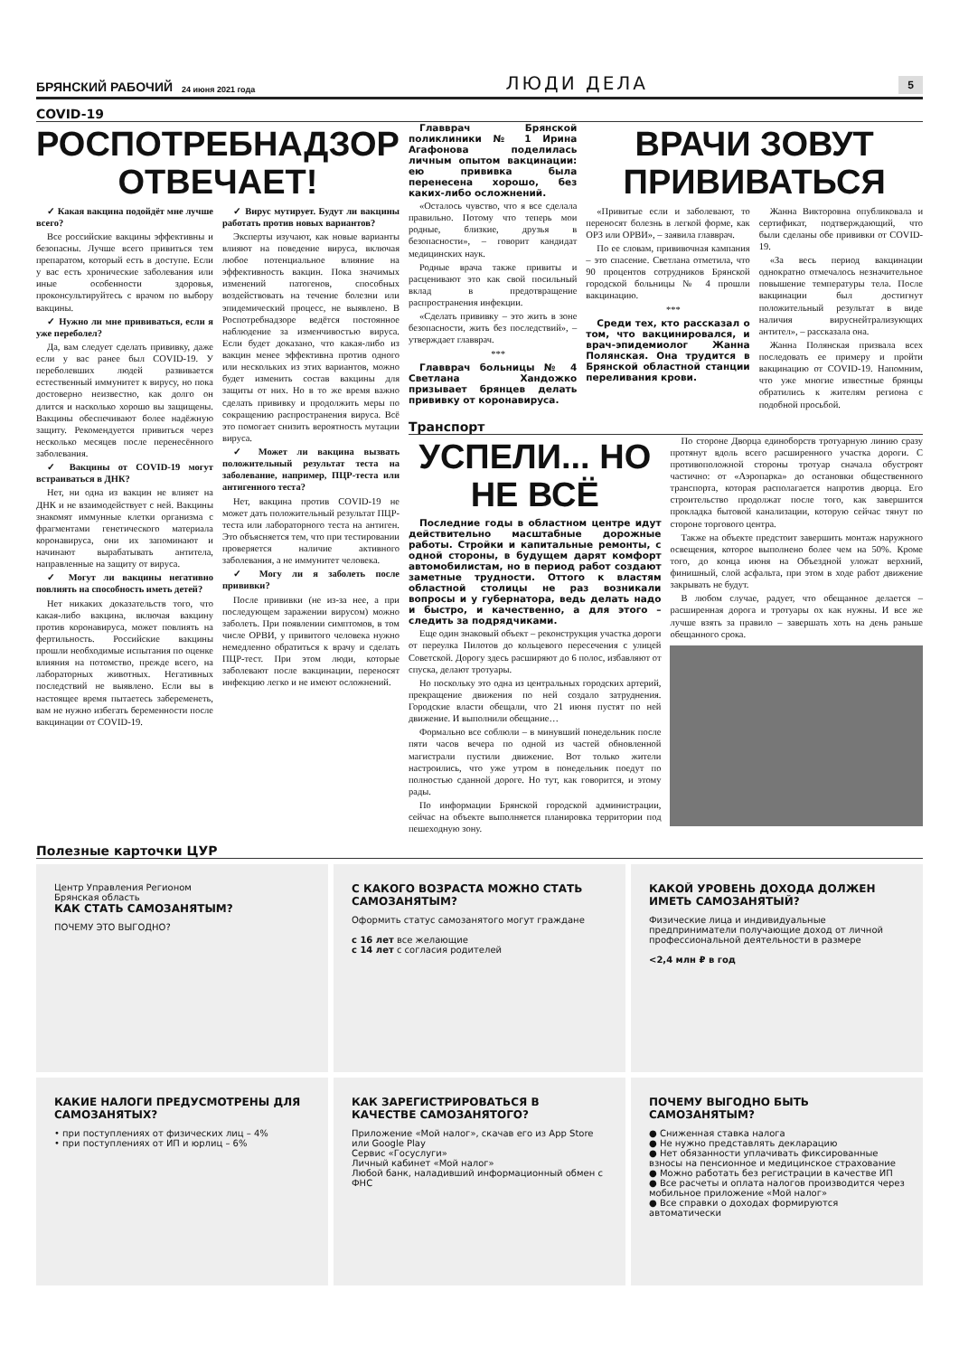БРЯНСКИЙ РАБОЧИЙ 24 июня 2021 года ЛЮДИ ДЕЛА 5
COVID-19
РОСПОТРЕБНАДЗОР ОТВЕЧАЕТ!
✓ Какая вакцина подойдёт мне лучше всего?
Все российские вакцины эффективны и безопасны. Лучше всего привиться тем препаратом, который есть в доступе. Если у вас есть хронические заболевания или иные особенности здоровья, проконсультируйтесь с врачом по выбору вакцины.
✓ Нужно ли мне прививаться, если я уже переболел?
Да, вам следует сделать прививку, даже если у вас ранее был COVID-19. У переболевших людей развивается естественный иммунитет к вирусу, но пока достоверно неизвестно, как долго он длится и насколько хорошо вы защищены. Вакцины обеспечивают более надёжную защиту. Рекомендуется привиться через несколько месяцев после перенесённого заболевания.
✓ Вакцины от COVID-19 могут встраиваться в ДНК?
Нет, ни одна из вакцин не влияет на ДНК и не взаимодействует с ней. Вакцины знакомят иммунные клетки организма с фрагментами генетического материала коронавируса, они их запоминают и начинают вырабатывать антитела, направленные на защиту от вируса.
✓ Могут ли вакцины негативно повлиять на способность иметь детей?
Нет никаких доказательств того, что какая-либо вакцина, включая вакцину против коронавируса, может повлиять на фертильность. Российские вакцины прошли необходимые испытания по оценке влияния на потомство, прежде всего, на лабораторных животных. Негативных последствий не выявлено. Если вы в настоящее время пытаетесь забеременеть, вам не нужно избегать беременности после вакцинации от COVID-19.
✓ Вирус мутирует. Будут ли вакцины работать против новых вариантов?
Эксперты изучают, как новые варианты влияют на поведение вируса, включая любое потенциальное влияние на эффективность вакцин. Пока значимых изменений патогенов, способных воздействовать на течение болезни или эпидемический процесс, не выявлено. В Роспотребнадзоре ведётся постоянное наблюдение за изменчивостью вируса. Если будет доказано, что какая-либо из вакцин менее эффективна против одного или нескольких из этих вариантов, можно будет изменить состав вакцины для защиты от них. Но в то же время важно сделать прививку и продолжить меры по сокращению распространения вируса. Всё это помогает снизить вероятность мутации вируса.
✓ Может ли вакцина вызвать положительный результат теста на заболевание, например, ПЦР-теста или антигенного теста?
Нет, вакцина против COVID-19 не может дать положительный результат ПЦР-теста или лабораторного теста на антиген. Это объясняется тем, что при тестировании проверяется наличие активного заболевания, а не иммунитет человека.
✓ Могу ли я заболеть после прививки?
После прививки (не из-за нее, а при последующем заражении вирусом) можно заболеть. При появлении симптомов, в том числе ОРВИ, у привитого человека нужно немедленно обратиться к врачу и сделать ПЦР-тест. При этом люди, которые заболевают после вакцинации, переносят инфекцию легко и не имеют осложнений.
Главврач Брянской поликлиники № 1 Ирина Агафонова поделилась личным опытом вакцинации: ею прививка была перенесена хорошо, без каких-либо осложнений.
«Осталось чувство, что я все сделала правильно. Потому что теперь мои родные, близкие, друзья в безопасности», – говорит кандидат медицинских наук.
Родные врача также привиты и расценивают это как свой посильный вклад в предотвращение распространения инфекции.
«Сделать прививку – это жить в зоне безопасности, жить без последствий», – утверждает главврач.
***
Главврач больницы № 4 Светлана Хандожко призывает брянцев делать прививку от коронавируса.
ВРАЧИ ЗОВУТ ПРИВИВАТЬСЯ
«Привитые если и заболевают, то переносят болезнь в легкой форме, как ОРЗ или ОРВИ», – заявила главврач.
По ее словам, прививочная кампания – это спасение. Светлана отметила, что 90 процентов сотрудников Брянской городской больницы № 4 прошли вакцинацию.
***
Среди тех, кто рассказал о том, что вакцинировался, и врач-эпидемиолог Жанна Полянская. Она трудится в Брянской областной станции переливания крови.
Жанна Викторовна опубликовала и сертификат, подтверждающий, что были сделаны обе прививки от COVID-19.
«За весь период вакцинации однократно отмечалось незначительное повышение температуры тела. После вакцинации был достигнут положительный результат в виде наличия вируснейтрализующих антител», – рассказала она.
Жанна Полянская призвала всех последовать ее примеру и пройти вакцинацию от COVID-19. Напомним, что уже многие известные брянцы обратились к жителям региона с подобной просьбой.
Транспорт
УСПЕЛИ... НО НЕ ВСЁ
Последние годы в областном центре идут действительно масштабные дорожные работы. Стройки и капитальные ремонты, с одной стороны, в будущем дарят комфорт автомобилистам, но в период работ создают заметные трудности. Оттого к властям областной столицы не раз возникали вопросы и у губернатора, ведь делать надо и быстро, и качественно, а для этого – следить за подрядчиками.
Еще один знаковый объект – реконструкция участка дороги от переулка Пилотов до кольцевого пересечения с улицей Советской. Дорогу здесь расширяют до 6 полос, избавляют от спуска, делают тротуары.
Но поскольку это одна из центральных городских артерий, прекращение движения по ней создало затруднения. Городские власти обещали, что 21 июня пустят по ней движение. И выполнили обещание…
Формально все соблюли – в минувший понедельник после пяти часов вечера по одной из частей обновленной магистрали пустили движение. Вот только жители настроились, что уже утром в понедельник поедут по полностью сданной дороге. Но тут, как говорится, и этому рады.
По информации Брянской городской администрации, сейчас на объекте выполняется планировка территории под пешеходную зону.
По стороне Дворца единоборств тротуарную линию сразу протянут вдоль всего расширенного участка дороги. С противоположной стороны тротуар сначала обустроят частично: от «Аэропарка» до остановки общественного транспорта, которая располагается напротив дворца. Его строительство продолжат после того, как завершится прокладка бытовой канализации, которую сейчас тянут по стороне торгового центра.
Также на объекте предстоит завершить монтаж наружного освещения, которое выполнено более чем на 50%. Кроме того, до конца июня на Объездной уложат верхний, финишный, слой асфальта, при этом в ходе работ движение закрывать не будут.
В любом случае, радует, что обещанное делается – расширенная дорога и тротуары ох как нужны. И все же лучше взять за правило – завершать хоть на день раньше обещанного срока.
Полезные карточки ЦУР
Центр Управления Регионом
Брянская область
КАК СТАТЬ САМОЗАНЯТЫМ?
ПОЧЕМУ ЭТО ВЫГОДНО?
С КАКОГО ВОЗРАСТА МОЖНО СТАТЬ САМОЗАНЯТЫМ?
Оформить статус самозанятого могут граждане
с 16 лет все желающие
с 14 лет с согласия родителей
КАКОЙ УРОВЕНЬ ДОХОДА ДОЛЖЕН ИМЕТЬ САМОЗАНЯТЫЙ?
Физические лица и индивидуальные предприниматели получающие доход от личной профессиональной деятельности в размере
<2,4 млн ₽ в год
КАКИЕ НАЛОГИ ПРЕДУСМОТРЕНЫ ДЛЯ САМОЗАНЯТЫХ?
• при поступлениях от физических лиц – 4%
• при поступлениях от ИП и юрлиц – 6%
КАК ЗАРЕГИСТРИРОВАТЬСЯ В КАЧЕСТВЕ САМОЗАНЯТОГО?
Приложение «Мой налог», скачав его из App Store или Google Play
Сервис «Госуслуги»
Личный кабинет «Мой налог»
Любой банк, наладивший информационный обмен с ФНС
ПОЧЕМУ ВЫГОДНО БЫТЬ САМОЗАНЯТЫМ?
● Сниженная ставка налога
● Не нужно представлять декларацию
● Нет обязанности уплачивать фиксированные взносы на пенсионное и медицинское страхование
● Можно работать без регистрации в качестве ИП
● Все расчеты и оплата налогов производится через мобильное приложение «Мой налог»
● Все справки о доходах формируются автоматически